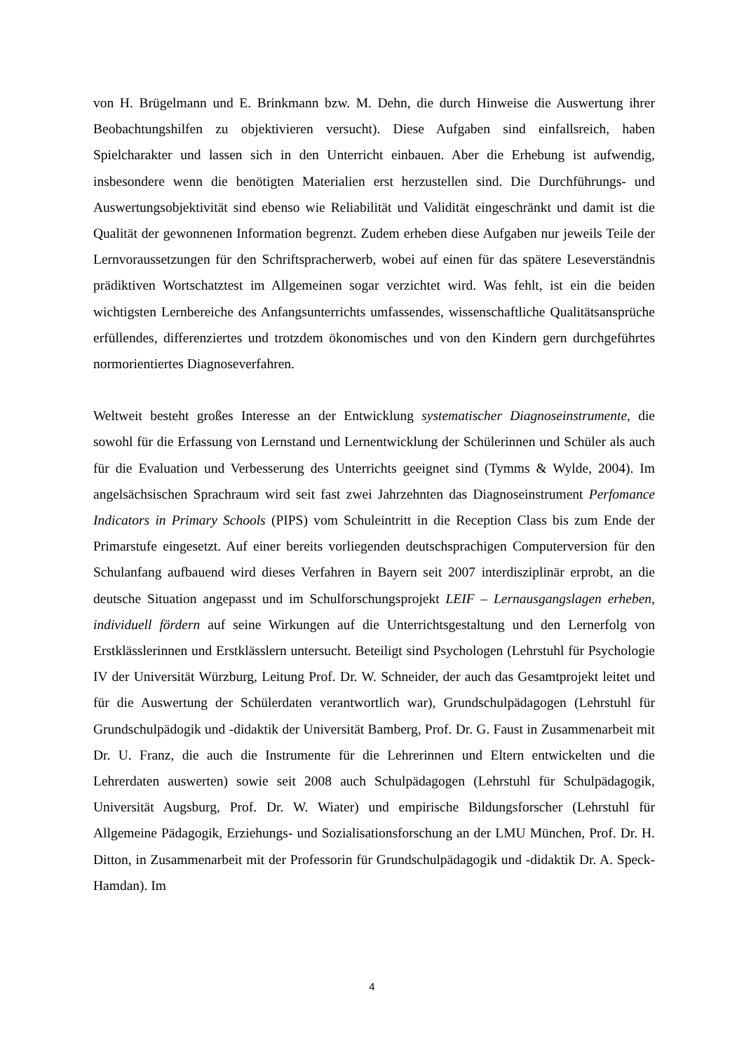von H. Brügelmann und E. Brinkmann bzw. M. Dehn, die durch Hinweise die Auswertung ihrer Beobachtungshilfen zu objektivieren versucht). Diese Aufgaben sind einfallsreich, haben Spielcharakter und lassen sich in den Unterricht einbauen. Aber die Erhebung ist aufwendig, insbesondere wenn die benötigten Materialien erst herzustellen sind. Die Durchführungs- und Auswertungsobjektivität sind ebenso wie Reliabilität und Validität eingeschränkt und damit ist die Qualität der gewonnenen Information begrenzt. Zudem erheben diese Aufgaben nur jeweils Teile der Lernvoraussetzungen für den Schriftspracherwerb, wobei auf einen für das spätere Leseverständnis prädiktiven Wortschatztest im Allgemeinen sogar verzichtet wird. Was fehlt, ist ein die beiden wichtigsten Lernbereiche des Anfangsunterrichts umfassendes, wissenschaftliche Qualitätsansprüche erfüllendes, differenziertes und trotzdem ökonomisches und von den Kindern gern durchgeführtes normorientiertes Diagnoseverfahren.
Weltweit besteht großes Interesse an der Entwicklung systematischer Diagnoseinstrumente, die sowohl für die Erfassung von Lernstand und Lernentwicklung der Schülerinnen und Schüler als auch für die Evaluation und Verbesserung des Unterrichts geeignet sind (Tymms & Wylde, 2004). Im angelsächsischen Sprachraum wird seit fast zwei Jahrzehnten das Diagnoseinstrument Perfomance Indicators in Primary Schools (PIPS) vom Schuleintritt in die Reception Class bis zum Ende der Primarstufe eingesetzt. Auf einer bereits vorliegenden deutschsprachigen Computerversion für den Schulanfang aufbauend wird dieses Verfahren in Bayern seit 2007 interdisziplinär erprobt, an die deutsche Situation angepasst und im Schulforschungsprojekt LEIF – Lernausgangslagen erheben, individuell fördern auf seine Wirkungen auf die Unterrichtsgestaltung und den Lernerfolg von Erstklässlerinnen und Erstklässlern untersucht. Beteiligt sind Psychologen (Lehrstuhl für Psychologie IV der Universität Würzburg, Leitung Prof. Dr. W. Schneider, der auch das Gesamtprojekt leitet und für die Auswertung der Schülerdaten verantwortlich war), Grundschulpädagogen (Lehrstuhl für Grundschulpädogik und -didaktik der Universität Bamberg, Prof. Dr. G. Faust in Zusammenarbeit mit Dr. U. Franz, die auch die Instrumente für die Lehrerinnen und Eltern entwickelten und die Lehrerdaten auswerten) sowie seit 2008 auch Schulpädagogen (Lehrstuhl für Schulpädagogik, Universität Augsburg, Prof. Dr. W. Wiater) und empirische Bildungsforscher (Lehrstuhl für Allgemeine Pädagogik, Erziehungs- und Sozialisationsforschung an der LMU München, Prof. Dr. H. Ditton, in Zusammenarbeit mit der Professorin für Grundschulpädagogik und -didaktik Dr. A. Speck-Hamdan). Im
4